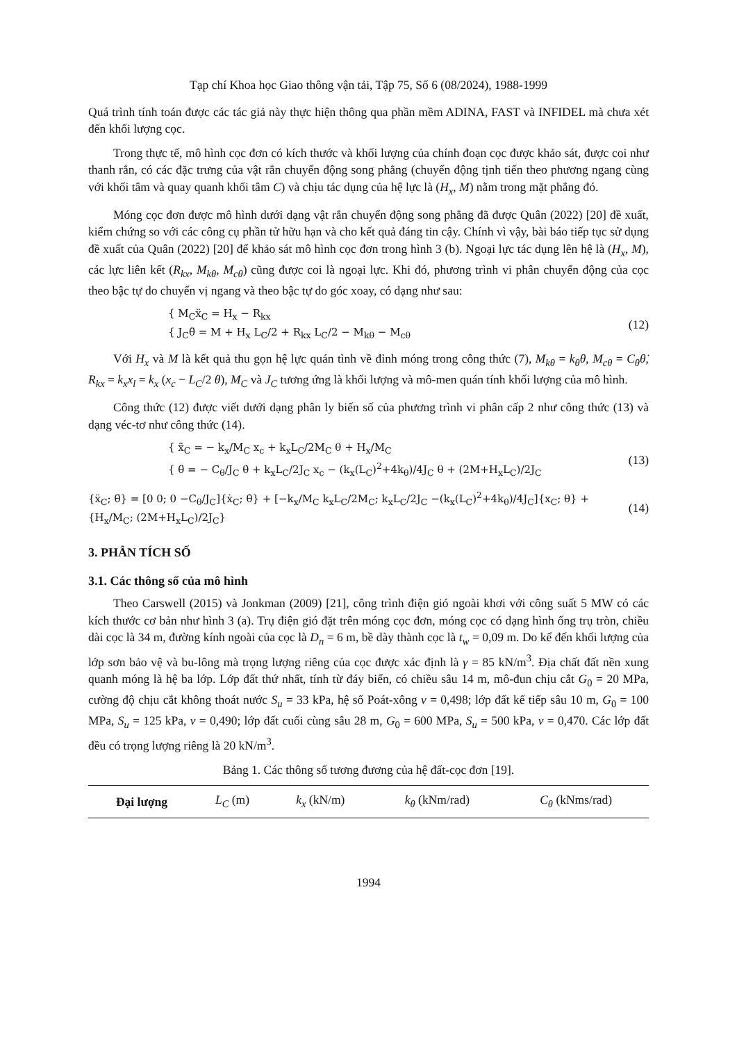Tạp chí Khoa học Giao thông vận tải, Tập 75, Số 6 (08/2024), 1988-1999
Quá trình tính toán được các tác giả này thực hiện thông qua phần mềm ADINA, FAST và INFIDEL mà chưa xét đến khối lượng cọc.
Trong thực tế, mô hình cọc đơn có kích thước và khối lượng của chính đoạn cọc được khảo sát, được coi như thanh rắn, có các đặc trưng của vật rắn chuyển động song phẳng (chuyển động tịnh tiến theo phương ngang cùng với khối tâm và quay quanh khối tâm C) và chịu tác dụng của hệ lực là (H<sub>x</sub>, M) nằm trong mặt phẳng đó.
Móng cọc đơn được mô hình dưới dạng vật rắn chuyển động song phẳng đã được Quân (2022) [20] đề xuất, kiểm chứng so với các công cụ phần tử hữu hạn và cho kết quả đáng tin cậy. Chính vì vậy, bài báo tiếp tục sử dụng đề xuất của Quân (2022) [20] để khảo sát mô hình cọc đơn trong hình 3 (b). Ngoại lực tác dụng lên hệ là (H<sub>x</sub>, M), các lực liên kết (R<sub>kx</sub>, M<sub>kθ</sub>, M<sub>cθ</sub>) cũng được coi là ngoại lực. Khi đó, phương trình vi phân chuyển động của cọc theo bậc tự do chuyển vị ngang và theo bậc tự do góc xoay, có dạng như sau:
{ M<sub>C</sub>ẍ<sub>C</sub> = H<sub>x</sub> − R<sub>kx</sub>
{ J<sub>C</sub>θ̈ = M + H<sub>x</sub> L<sub>C</sub>/2 + R<sub>kx</sub> L<sub>C</sub>/2 − M<sub>kθ</sub> − M<sub>cθ</sub>
(12)
Với H<sub>x</sub> và M là kết quả thu gọn hệ lực quán tình về đỉnh móng trong công thức (7), M<sub>kθ</sub> = k<sub>θ</sub>θ, M<sub>cθ</sub> = C<sub>θ</sub>θ̇, R<sub>kx</sub> = k<sub>x</sub>x<sub>l</sub> = k<sub>x</sub> (x<sub>c</sub> − L<sub>C</sub>/2 θ), M<sub>C</sub> và J<sub>C</sub> tương ứng là khối lượng và mô-men quán tính khối lượng của mô hình.
Công thức (12) được viết dưới dạng phân ly biến số của phương trình vi phân cấp 2 như công thức (13) và dạng véc-tơ như công thức (14).
{ ẍ<sub>C</sub> = − k<sub>x</sub>/M<sub>C</sub> x<sub>c</sub> + k<sub>x</sub>L<sub>C</sub>/2M<sub>C</sub> θ + H<sub>x</sub>/M<sub>C</sub>
{ θ̈ = − C<sub>θ</sub>/J<sub>C</sub> θ̇ + k<sub>x</sub>L<sub>C</sub>/2J<sub>C</sub> x<sub>c</sub> − (k<sub>x</sub>(L<sub>C</sub>)<sup>2</sup>+4k<sub>θ</sub>)/4J<sub>C</sub> θ + (2M+H<sub>x</sub>L<sub>C</sub>)/2J<sub>C</sub>
(13)
{ẍ<sub>C</sub>; θ̈} = [0 0; 0 −C<sub>θ</sub>/J<sub>C</sub>]{ẋ<sub>C</sub>; θ̇} + [−k<sub>x</sub>/M<sub>C</sub> k<sub>x</sub>L<sub>C</sub>/2M<sub>C</sub>; k<sub>x</sub>L<sub>C</sub>/2J<sub>C</sub> −(k<sub>x</sub>(L<sub>C</sub>)<sup>2</sup>+4k<sub>θ</sub>)/4J<sub>C</sub>]{x<sub>C</sub>; θ} + {H<sub>x</sub>/M<sub>C</sub>; (2M+H<sub>x</sub>L<sub>C</sub>)/2J<sub>C</sub>}
(14)
3. PHÂN TÍCH SỐ
3.1. Các thông số của mô hình
Theo Carswell (2015) và Jonkman (2009) [21], công trình điện gió ngoài khơi với công suất 5 MW có các kích thước cơ bản như hình 3 (a). Trụ điện gió đặt trên móng cọc đơn, móng cọc có dạng hình ống trụ tròn, chiều dài cọc là 34 m, đường kính ngoài của cọc là D<sub>n</sub> = 6 m, bề dày thành cọc là t<sub>w</sub> = 0,09 m. Do kể đến khối lượng của lớp sơn bảo vệ và bu-lông mà trọng lượng riêng của cọc được xác định là γ = 85 kN/m<sup>3</sup>. Địa chất đất nền xung quanh móng là hệ ba lớp. Lớp đất thứ nhất, tính từ đáy biển, có chiều sâu 14 m, mô-đun chịu cắt G<sub>0</sub> = 20 MPa, cường độ chịu cắt không thoát nước S<sub>u</sub> = 33 kPa, hệ số Poát-xông ν = 0,498; lớp đất kế tiếp sâu 10 m, G<sub>0</sub> = 100 MPa, S<sub>u</sub> = 125 kPa, ν = 0,490; lớp đất cuối cùng sâu 28 m, G<sub>0</sub> = 600 MPa, S<sub>u</sub> = 500 kPa, ν = 0,470. Các lớp đất đều có trọng lượng riêng là 20 kN/m<sup>3</sup>.
Bảng 1. Các thông số tương đương của hệ đất-cọc đơn [19].
| Đại lượng | L<sub>C</sub> (m) | k<sub>x</sub> (kN/m) | k<sub>θ</sub> (kNm/rad) | C<sub>θ</sub> (kNms/rad) |
| --- | --- | --- | --- | --- |
1994